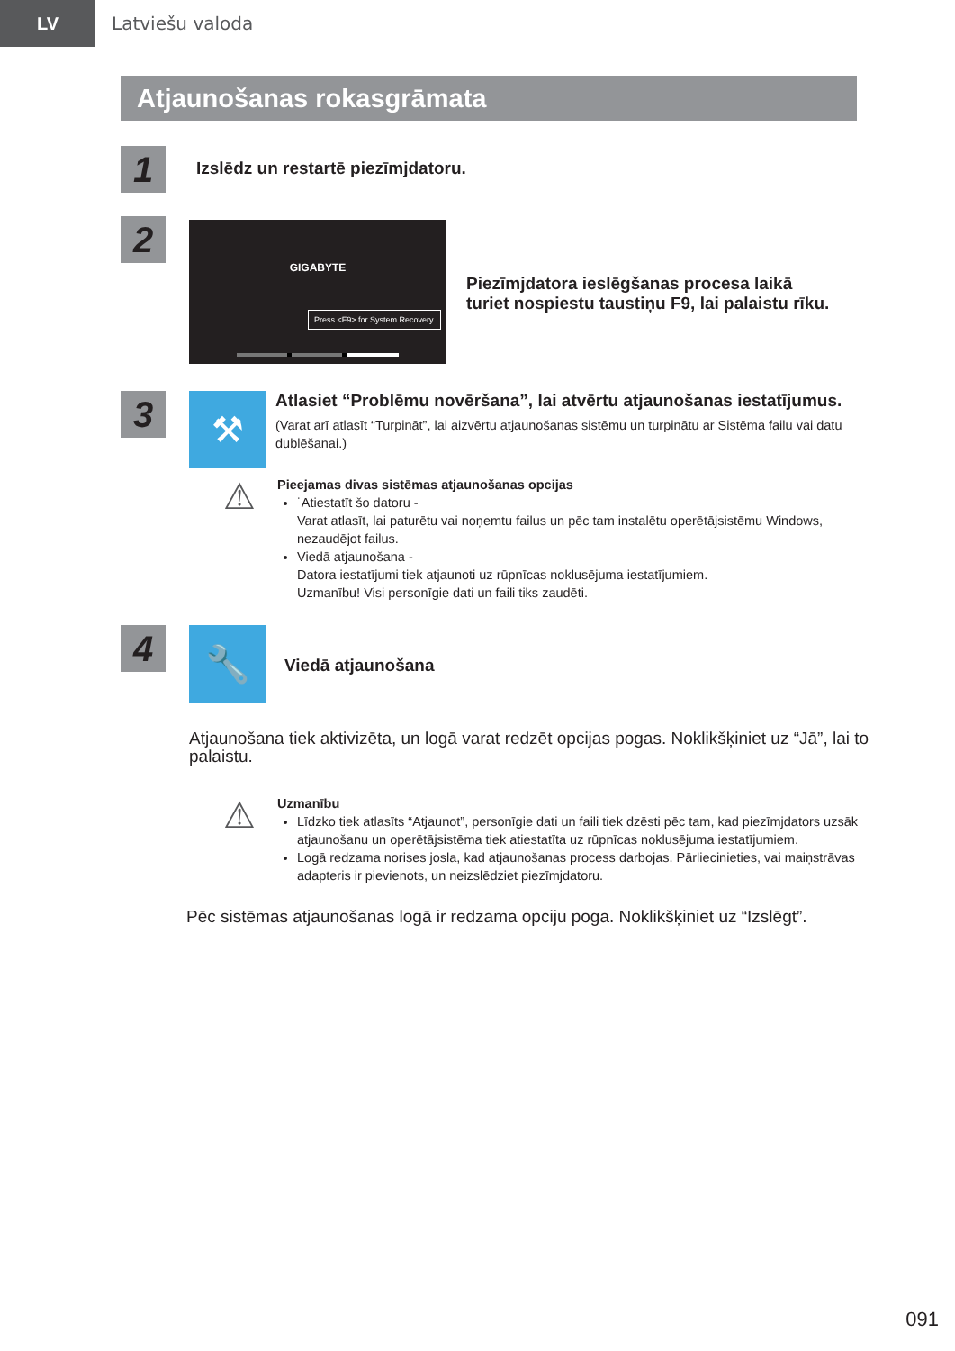LV
Latviešu valoda
Atjaunošanas rokasgrāmata
1
Izslēdz un restartē piezīmjdatoru.
2
GIGABYTE
Press <F9> for System Recovery.
Piezīmjdatora ieslēgšanas procesa laikā
turiet nospiestu taustiņu F9, lai palaistu rīku.
3
⚒
Atlasiet “Problēmu novēršana”, lai atvērtu atjaunošanas iestatījumus.
(Varat arī atlasīt “Turpināt”, lai aizvērtu atjaunošanas sistēmu un turpinātu ar Sistēma failu vai datu dublēšanai.)
⚠
Pieejamas divas sistēmas atjaunošanas opcijas
˙Atiestatīt šo datoru -
Varat atlasīt, lai paturētu vai noņemtu failus un pēc tam instalētu operētājsistēmu Windows, nezaudējot failus.
Viedā atjaunošana -
Datora iestatījumi tiek atjaunoti uz rūpnīcas noklusējuma iestatījumiem.
Uzmanību! Visi personīgie dati un faili tiks zaudēti.
4
🔧
Viedā atjaunošana
Atjaunošana tiek aktivizēta, un logā varat redzēt opcijas pogas. Noklikšķiniet uz “Jā”, lai to palaistu.
⚠
Uzmanību
Līdzko tiek atlasīts “Atjaunot”, personīgie dati un faili tiek dzēsti pēc tam, kad piezīmjdators uzsāk atjaunošanu un operētājsistēma tiek atiestatīta uz rūpnīcas noklusējuma iestatījumiem.
Logā redzama norises josla, kad atjaunošanas process darbojas. Pārliecinieties, vai maiņstrāvas adapteris ir pievienots, un neizslēdziet piezīmjdatoru.
Pēc sistēmas atjaunošanas logā ir redzama opciju poga. Noklikšķiniet uz “Izslēgt”.
091